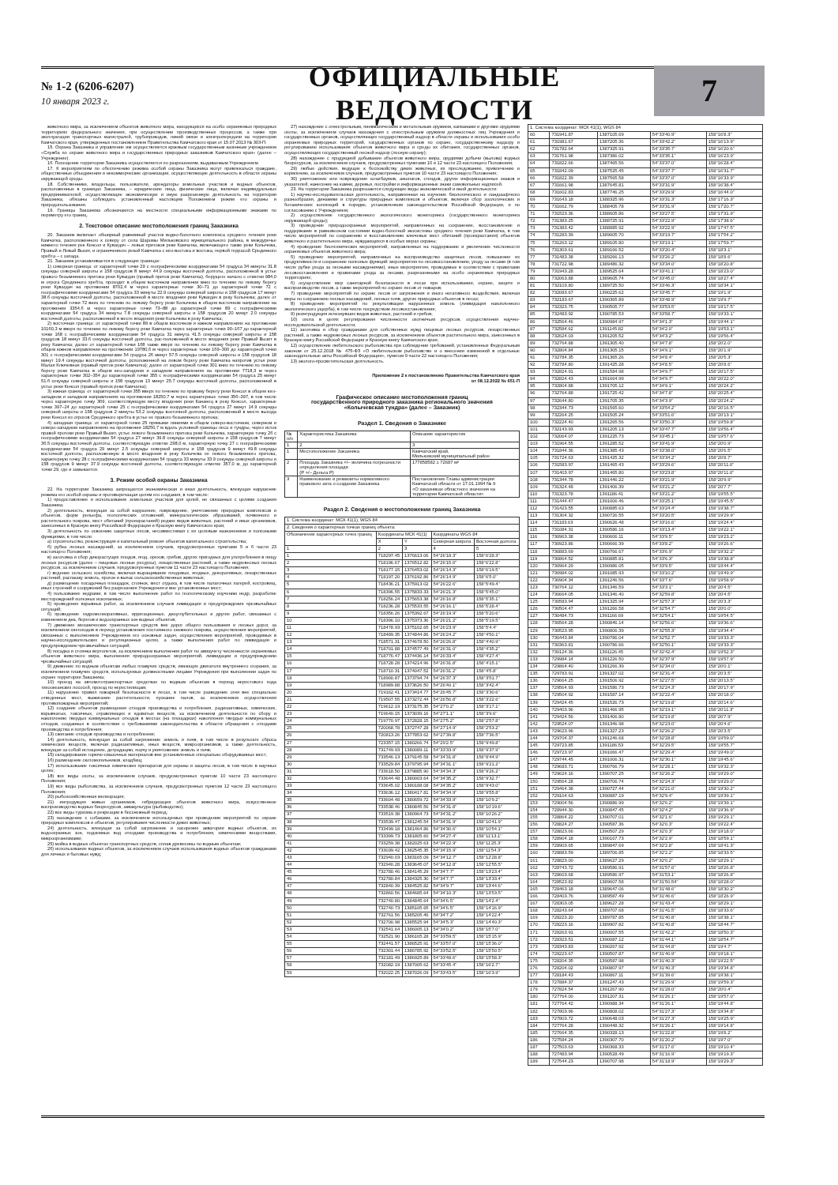№ 1-2 (6206-6207)
10 января 2023 г.
ОФИЦИАЛЬНЫЕ ВЕДОМОСТИ
7
животного мира, за исключением объектов животного мира, находящихся на особо охраняемых природных территориях федерального значения, при осуществлении производственных процессов, а также при эксплуатации транспортных магистралей, трубопроводов, линий связи и электропередачи на территории Камчатского края, утвержденных постановлением Правительства Камчатского края от 15.07.2013 № 303-П.
15. Охрана Заказника и управление им осуществляется краевым государственным казенным учреждением «Служба по охране животного мира и государственных природных заказников Камчатского края» (далее – Учреждение).
16. Посещение территории Заказника осуществляется по разрешениям, выдаваемым Учреждением.
17. К мероприятиям по обеспечению режима особой охраны Заказника могут привлекаться граждане, общественные объединения и некоммерческие организации, осуществляющие деятельность в области охраны окружающей среды.
18. Собственники, владельцы, пользователи, арендаторы земельных участков и водных объектов, расположенных в границах Заказника, – юридические лица, физические лица, включая индивидуальных предпринимателей, осуществляющие экономическую и иную разрешенную деятельность на территории Заказника, обязаны соблюдать установленный настоящим Положением режим его охраны и природопользования.
19. Границы Заказника обозначаются на местности специальными информационными знаками по периметру его границ.
2. Текстовое описание местоположения границ Заказника
20. Заказник включает обширный равнинный участок водно-болотного комплекса среднего течения реки Камчатка, расположенного к северу от села Шаромы Мильковского муниципального района, в междуречье нижнего течения рек Кенсол и Кувагдач – левых притоков реки Камчатка, включающего также реки Колычева, Правый и Левый Вызит, и ограниченного рекой Камчатка с юго-востока и востока, первой террасой Срединного хребта – с запада.
21. Заказник устанавливается в следующих границах:
1) северная граница: от характерной точки 29 с географическими координатами 54 градуса 34 минуты 31.8 секунды северной широты и 158 градусов 8 минут 44.9 секунды восточной долготы, расположенной в устье правого безымянного притока реки Кувагдач (правый приток реки Камчатка), берущего начало с отметки 984,0 м отрога Срединного хребта, проходит в общем восточном направлении вниз по течению по левому берегу реки Кувагдач на протяжении 8702,4 м через характерные точки 30–71 до характерной точки 72 с географическими координатами 54 градуса 33 минуты 22.9 секунды северной широты и 158 градусов 17 минут 38.6 секунды восточной долготы, расположенной в месте впадения реки Кувагдач в реку Колычева; далее от характерной точки 72 вниз по течению по левому берегу реки Колычева в общем восточном направлении на протяжении 3354,6 м через характерные точки 73–88 до характерной точки 89 с географическими координатами 54 градуса 34 минуты 7.8 секунды северной широты и 158 градусов 20 минут 2.0 секунды восточной долготы, расположенной в месте впадения реки Колычева в реку Камчатка;
2) восточная граница: от характерной точки 89 в общем восточном и южном направлениях на протяжении 10160,3 м вверх по течению по левому берегу реки Камчатка через характерные точки 90–167 до характерной точки 168 с географическими координатами 54 градуса 31 минута 41.5 секунды северной широты и 158 градусов 18 минут 33.6 секунды восточной долготы, рас-положенной в месте впадения реки Правый Вызит в реку Камчатка; далее от характерной точки 168 также вверх по течению по левому берегу реки Камчатка в общем южном направлении на протяжении 19780,6 м через характерные точки 169–300 до характерной точки 301 с географическими координатами 54 градуса 26 минут 57.5 секунды северной широты и 158 градусов 18 минут 19.4 секунды восточной долготы, рсположенной на левом берегу реки Камчатка напротив устья реки Малая Ключевная (правый приток реки Камчатка); далее от характерной точки 301 вниз по течению по левому берегу реки Камчатка в общем юго-западном и западном направлениях на протяжении 7718,3 м через характерные точки 302–354 до характерной точки 355 с географическими координатами 54 градуса 25 минут 51.6 секунды северной широты и 158 градусов 13 минут 25.7 секунды восточной долготы, расположенной в устье реки Кенсол (правый приток реки Камчатка);
3) южная граница: от характерной точки 355 вверх по течению по правому берегу реки Кенсол в общем юго-западном и западном направлениях на протяжении 18250,7 м через характерные точки 356–397, в том числе через характерную точку 369, соответствующую месту впадения реки Кананец в реку Кенсол, характерные точки 397–24 до характерной точки 25 с географическими координатами 54 градуса 27 минут 14.9 секунды северной широты и 158 градусов 2 минуты 53.2 секунды восточной долготы, расположенной в месте выхода реки Кенсол из отрогов Срединного хребта в устье ее правого безымянного притока;
4) западная граница: от характерной точки 25 прямыми линиями в общем северо-восточном, северном и северо-западном направлениях на протяжении 18250,7 м вдоль условной границы леса и тундры, через исток правой протоки реки Правый Вызит, устье левого безымянного притока реки Колычева, характерную точку 26 с географическими координатами 54 градуса 27 минут 39.8 секунды северной широты и 158 градусов 7 минут 36.5 секунды восточной долготы, соответствующую отметке 298,0 м, характерную точку 27 с географическими координатами 54 градуса 29 минут 2.5 секунды северной широты и 158 градусов 9 минут 49.8 секунды восточной долготы, расположенную в месте впадения в реку Колычева ее левого безымянного притока, характерную точку 28 с географическими координатами 54 градуса 33 минуты 33.9 секунды северной широты и 158 градусов 9 минут 37.9 секунды восточной долготы, соответствующую отметке 357,0 м, до характерной точки 29, где и замыкается.
3. Режим особой охраны Заказника
22. На территории Заказника запрещается экономическая и иная деятельность, влекущая нарушение режима его особой охраны и противоречащая целям его создания, в том числе:
1) предоставление и использование земельных участков для целей, не связанных с целями создания Заказника;
2) деятельность, влекущая за собой нарушение, повреждение, уничтожение природных комплексов и объектов, форм рельефа, геологических отложений, минералогических образований, почвенного и растительного покрова, мест обитаний (произрастаний) редких видов животных, растений и иных организмов, занесенных в Красную книгу Российской Федерации и Красную книгу Камчатского края;
3) деятельность по освоению защитных лесов, несовместимая с их целевым назначением и полезными функциями, в том числе:
а) строительство, реконструкция и капитальный ремонт объектов капитального строительства;
б) рубка лесных насаждений, за исключением случаев, предусмотренных пунктами 5 и 6 части 23 настоящего Положения;
в) заготовка и сбор дикорастущих плодов, ягод, орехов, грибов, других пригодных для употребления в пищу лесных ресурсов (далее – пищевые лесные ресурсы), лекарственных растений, а также недревесных лесных ресурсов, за исключением случаев, предусмотренных пунктом 11 части 23 настоящего Положения;
г) ведение сельского хозяйства, включая выращивание плодовых, ягодных, декоративных, лекарственных растений, распашку земель, прогон и выпас сельскохозяйственных животных;
д) размещение посадочных площадок, стоянок, мест отдыха, в том числе палаточных лагерей, костровищ, иных строений и сооружений без разрешения Учреждения и вне установленных мест;
4) пользование недрами, в том числе выполнение работ по геологическому изучению недр, разработке месторождений полезных ископаемых;
5) проведение взрывных работ, за исключением случаев ликвидации и предупреждения чрезвычайных ситуаций;
6) проведение гидромелиоративных, ирригационных, дноуглубительных и других работ, связанных с изменением дна, берегов и водоохранных зон водных объектов;
7) движение механических транспортных средств вне дорог общего пользования и лесных дорог, за исключением снегоходов в период установления постоянного снежного покрова, осуществления мероприятий, связанных с выполнением Учреждением его основных задач, осуществления мероприятий, проводимых в научно-исследовательских и регуляционных целях, а также выполнения работ по ликвидации и предупреждению чрезвычайных ситуаций;
8) посадка и стоянка вертолетов, за исключением выполнения работ по авиаучету численности охраняемых объектов животного мира, выполнения природоохранных мероприятий, ликвидации и предупреждению чрезвычайных ситуаций;
9) движение по водным объектам любых плавучих средств, имеющих двигатели внутреннего сгорания, за исключением плавучих средств, используемых должностными лицами Учреждения при выполнении задач по охране территории Заказника;
10) проезд на автомототранспортных средствах по водным объектам в период нерестового хода тихоокеанских лососей, проезд по нерестилищам;
11) нарушение правил пожарной безопасности в лесах, в том числе разведение огня вне специально отведенных мест, выжигание растительности, пускание палов, за исключением осуществления противопожарных мероприятий;
12) создание объектов размещения отходов производства и потребления, радиоактивных, химических, взрывчатых, токсичных, отравляющих и ядовитых веществ, за исключением деятельности по сбору и накоплению твердых коммунальных отходов в местах (на площадках) накопления твердых коммунальных отходов, созданных в соответствии с требованиями законодательства в области обращения с отходами производства и потребления;
13) сжигание отходов производства и потребления;
14) деятельность, влекущая за собой загрязнение земель и почв, в том числе в результате сброса химических веществ, включая радиоактивные, иных веществ, микроорганизмов, а также деятельность, влекущая за собой истощение, деградацию, порчу и уничтожение земель и почв;
15) складирование горюче-смазочных материалов вне установленных специально оборудованных мест;
16) размещение скотомогильников, кладбищ;
17) использование токсичных химических препаратов для охраны и защиты лесов, в том числе в научных целях;
18) все виды охоты, за исключением случаев, предусмотренных пунктом 10 части 23 настоящего Положения;
19) все виды рыболовства, за исключением случаев, предусмотренных пунктом 12 части 23 настоящего Положения;
20) рыбохозяйственная мелиорация;
21) интродукция живых организмов, гибридизация объектов животного мира, искусственное воспроизводство водных биоресурсов, аквакультура (рыбоводство);
22) все виды туризма и рекреации в бесснежный период;
23) нахождение с собаками, за исключением используемых при проведении мероприятий по охране природных комплексов и объектов, регулирования численности диких животных;
24) деятельность, влекущая за собой загрязнение и засорение акватории водных объектов, их водоохранных зон, подземных вод отходами производства и потребления, химическими веществами, микроорганизмами;
25) мойка в водных объектах транспортных средств, сплав древесины по водным объектам;
26) использование водных объектов, за исключением случаев использования водных объектов гражданами для личных и бытовых нужд;
27) нахождение с огнестрельным, пневматическим и метательным оружием, капканами и другими орудиями охоты, за исключением случаев нахождения с огнестрельным оружием должностных лиц Учреждения и государственных органов, осуществляющих государственный надзор в области охраны и использования особо охраняемых природных территорий, государственных органов по охране, государственному надзору и регулированию использования объектов животного мира и среды их обитания, государственных органов, осуществляющих государственный лесной надзор (лесную охрану);
28) нахождение с продукцией добывания объектов животного мира, орудиями добычи (вылова) водных биоресурсов, за исключением случаев, предусмотренных пунктами 10 и 12 части 23 настоящего Положения;
29) любые действия, ведущие к беспокойству диких животных, их преследованию, привлечению и кормлению, за исключением случаев, предусмотренных пунктом 10 части 23 настоящего Положения;
30) уничтожение или повреждение шлагбаумов, аншлагов, стендов, других информационных знаков и указателей, нанесение на камни, деревья, постройки и информационные знаки самовольных надписей.
23. На территории Заказника разрешаются следующие виды экономической и иной деятельности:
1) научно-исследовательская деятельность, направленная на изучение биологического и ландшафтного разнообразия, динамики и структуры природных комплексов и объектов, включая сбор зоологических и ботанических коллекций в порядке, установленном законодательством Российской Федерации, и по согласованию с Учреждением;
2) осуществление государственного экологического мониторинга (государственного мониторинга окружающей среды);
3) проведение природоохранных мероприятий, направленных на сохранение, восстановление и поддержание в равновесном состоянии водно-болотной экосистемы среднего течения реки Камчатка, в том числе мероприятий по сохранению и восстановлению ключевых мест обитаний (произрастания) объектов животного и растительного мира, нуждающихся в особых мерах охраны;
4) проведение биотехнических мероприятий, направленных на поддержание и увеличение численности охраняемых объектов животного мира;
5) проведение мероприятий, направленных на воспроизводство защитных лесов, повышение их продуктивности и сохранение полезных функций: мероприятия по лесовосстановлению, уходу за лесами (в том числе рубки ухода за лесными насаждениями), иные мероприятия, проводимые в соответствии с правилами лесовосстановления и правилами ухода за лесами, разрешенными на особо охраняемых природных территориях;
6) осуществление мер санитарной безопасности в лесах при использовании, охране, защите и воспроизводстве лесов, а также мероприятий по охране лесов от пожаров;
7) проведение мероприятий по охране лесов от загрязнения и иного негативного воздействия, включая меры по сохранению лесных насаждений, лесных почв, других природных объектов в лесах;
8) проведение мероприятий по рекультивации нарушенных земель (ликвидация накопленного экологического ущерба), в том числе посредством лесовосстановления;
9) реинтродукция исчезнувших видов животных, растений и грибов;
10) охота в целях регулирования численности охотничьих ресурсов, осуществления научно-исследовательской деятельности;
11) заготовка и сбор гражданами для собственных нужд пищевых лесных ресурсов, лекарственных растений, а также недревесных лесных ресурсов, за исключением объектов растительного мира, занесенных в Красную книгу Российской Федерации и Красную книгу Камчатского края;
12) осуществление любительского рыболовства при соблюдении требований, установленных Федеральным законом от 25.12.2018 № 475-ФЗ «О любительском рыболовстве и о внесении изменений в отдельные законодательные акты Российской Федерации», пунктом 9 части 22 настоящего Положения;
13) эколого-просветительская деятельность.
Приложение 2 к постановлению Правительства Камчатского края
от 08.12.2022 № 651-П
Графическое описание местоположения границ
государственного природного заказника регионального значения
«Колычевская тундра» (далее – Заказник)
Раздел 1. Сведения о Заказнике
| № п/п | Характеристика Заказника | Описание характеристик |
| 1 | 2 | 3 |
| 1 | Местоположение Заказника | Камчатский край, Мильковский муниципальный район |
| 2 | Площадь Заказника +/– величина погрешности определения площади (Р +/– Дельта Р) | 177858582 ± 72687 м² |
| 3 | Наименование и реквизиты нормативного правового акта о создании Заказника | Постановление Главы администрации Камчатской области от 17.01.1994 № 9 «О заказниках областного значения на территории Камчатской области» |
Раздел 2. Сведения о местоположении границ Заказника
| 1. Система координат: МСК 41(1), WGS 84 | | | | |
| 2. Сведения о характерных точках границ объекта: | | | | |
| Обозначение характерных точек границ | Координаты МСК 41(1) | | Координаты WGS 84 | |
| | X | Y | Северная широта | Восточная долгота |
| 1 | 2 | 3 | 4 | 5 |
| 1 | 718297.45 | 1376613.06 | 54°26'18.3'' | 158°6'28.3'' |
| 2 | 718196.67 | 1376512.82 | 54°26'15.0'' | 158°6'22.8'' |
| 3 | 718177.15 | 1376453.02 | 54°26'14.3'' | 158°6'19.5'' |
| 4 | 718197.20 | 1376192.86 | 54°26'14.9'' | 158°6'5.0'' |
| 5 | 718436.21 | 1375913.02 | 54°26'22.6'' | 158°5'49.4'' |
| 6 | 718396.55 | 1375833.33 | 54°26'21.3'' | 158°5'45.0'' |
| 7 | 718256.24 | 1375653.38 | 54°26'16.8'' | 158°5'35.1'' |
| 8 | 718236.28 | 1375533.55 | 54°26'16.1'' | 158°5'28.4'' |
| 9 | 718356.26 | 1375392.67 | 54°26'19.9'' | 158°5'20.6'' |
| 10 | 718396.10 | 1375373.36 | 54°26'21.2'' | 158°5'19.5'' |
| 11 | 718478.93 | 1375102.65 | 54°26'23.9'' | 158°5'4.4'' |
| 12 | 718489.35 | 1374844.86 | 54°26'24.2'' | 158°4'50.1'' |
| 13 | 718571.31 | 1374678.50 | 54°26'26.8'' | 158°4'40.9'' |
| 14 | 718701.88 | 1374577.49 | 54°26'31.0'' | 158°4'35.2'' |
| 15 | 718776.47 | 1374436.14 | 54°26'33.4'' | 158°4'27.4'' |
| 16 | 718728.28 | 1374214.96 | 54°26'31.8'' | 158°4'15.1'' |
| 17 | 718710.31 | 1374047.52 | 54°26'31.2'' | 158°4'5.8'' |
| 18 | 718900.87 | 1373794.74 | 54°26'37.3'' | 158°3'51.7'' |
| 19 | 718989.88 | 1373626.50 | 54°26'40.1'' | 158°3'42.4'' |
| 20 | 719162.41 | 1373414.77 | 54°26'45.7'' | 158°3'30.6'' |
| 21 | 719507.55 | 1373272.44 | 54°26'56.8'' | 158°3'22.6'' |
| 22 | 719612.19 | 1373175.35 | 54°27'0.2'' | 158°3'17.1'' |
| 23 | 719640.15 | 1373039.16 | 54°27'1.1'' | 158°3'9.6'' |
| 24 | 719770.97 | 1372828.15 | 54°27'5.2'' | 158°2'57.8'' |
| 25 | 720068.78 | 1372747.28 | 54°27'14.9'' | 158°2'53.2'' |
| 26 | 720813.26 | 1377853.62 | 54°27'39.8'' | 158°7'36.5'' |
| 27 | 723357.15 | 1380266.74 | 54°29'2.5'' | 158°9'49.8'' |
| 28 | 731749.93 | 1380089.11 | 54°33'33.9'' | 158°9'37.9'' |
| 29 | 733546.13 | 1379145.58 | 54°34'31.8'' | 158°8'44.9'' |
| 30 | 733529.84 | 1379795.94 | 54°34'31.1'' | 158°9'21.2'' |
| 31 | 733618.50 | 1379885.90 | 54°34'34.3'' | 158°9'26.2'' |
| 32 | 733644.48 | 1380003.64 | 54°34'35.2'' | 158°9'32.7'' |
| 33 | 733645.02 | 1380188.08 | 54°34'35.2'' | 158°9'43.0'' |
| 34 | 733636.12 | 1380417.81 | 54°34'34.9'' | 158°9'55.8'' |
| 35 | 733604.48 | 1380659.72 | 54°34'33.9'' | 158°10'9.2'' |
| 36 | 733538.46 | 1380845.56 | 54°34'31.8'' | 158°10'19.6'' |
| 37 | 733519.38 | 1380964.73 | 54°34'31.2'' | 158°10'26.2'' |
| 38 | 733539.47 | 1381245.54 | 54°34'31.9'' | 158°10'41.9'' |
| 39 | 733499.18 | 1381464.86 | 54°34'30.6'' | 158°10'54.1'' |
| 40 | 733399.73 | 1381805.60 | 54°34'27.4'' | 158°11'13.1'' |
| 41 | 733259.38 | 1382025.63 | 54°34'22.9'' | 158°11'25.3'' |
| 42 | 733039.42 | 1382545.35 | 54°34'15.9'' | 158°11'54.3'' |
| 43 | 732940.03 | 1383165.09 | 54°34'12.7'' | 158°12'28.8'' |
| 44 | 732940.28 | 1383645.07 | 54°34'12.8'' | 158°12'55.5'' |
| 45 | 732780.46 | 1384145.29 | 54°34'7.7'' | 158°13'23.4'' |
| 46 | 732780.84 | 1384325.30 | 54°34'7.7'' | 158°13'33.4'' |
| 47 | 732840.39 | 1384525.82 | 54°34'9.7'' | 158°13'44.6'' |
| 48 | 732860.56 | 1384685.64 | 54°34'10.3'' | 158°13'53.5'' |
| 49 | 732740.80 | 1384845.64 | 54°34'6.5'' | 158°14'2.4'' |
| 50 | 732740.73 | 1385105.65 | 54°34'6.5'' | 158°14'16.9'' |
| 51 | 732761.56 | 1385205.46 | 54°34'7.2'' | 158°14'22.4'' |
| 52 | 732700.98 | 1385525.94 | 54°34'5.3'' | 158°14'40.3'' |
| 53 | 732541.64 | 1386005.13 | 54°34'0.2'' | 158°15'7.0'' |
| 54 | 732521.90 | 1386165.28 | 54°33'59.5'' | 158°15'15.9'' |
| 55 | 732441.57 | 1386525.91 | 54°33'57.0'' | 158°15'36.0'' |
| 56 | 732301.44 | 1386785.92 | 54°33'52.5'' | 158°15'50.5'' |
| 57 | 732181.49 | 1386925.89 | 54°33'48.6'' | 158°15'58.3'' |
| 58 | 732082.19 | 1387005.62 | 54°33'45.4'' | 158°16'2.7'' |
| 59 | 732022.25 | 1387026.09 | 54°33'43.5'' | 158°16'3.9'' |
| 1. Система координат: МСК 41(1), WGS 84 | | | | |
| 60 | 731941.87 | 1387105.69 | 54°33'40.9'' | 158°16'8.3'' |
| 61 | 731981.67 | 1387205.36 | 54°33'42.2'' | 158°16'13.9'' |
| 62 | 731782.64 | 1387325.91 | 54°33'35.7'' | 158°16'20.6'' |
| 63 | 731761.98 | 1387386.02 | 54°33'35.1'' | 158°16'23.9'' |
| 64 | 731822.66 | 1387465.56 | 54°33'37.0'' | 158°16'28.4'' |
| 65 | 731842.09 | 1387525.45 | 54°33'37.7'' | 158°16'31.7'' |
| 66 | 731822.39 | 1387565.58 | 54°33'37.0'' | 158°16'33.9'' |
| 67 | 731661.98 | 1387645.81 | 54°33'31.9'' | 158°16'38.4'' |
| 68 | 731602.83 | 1387746.25 | 54°33'29.9'' | 158°16'44.0'' |
| 69 | 731643.18 | 1388325.96 | 54°33'31.3'' | 158°17'16.3'' |
| 70 | 731662.79 | 1388405.78 | 54°33'31.9'' | 158°17'20.7'' |
| 71 | 731523.36 | 1388605.86 | 54°33'27.5'' | 158°17'31.9'' |
| 72 | 731383.25 | 1388725.91 | 54°33'22.9'' | 158°17'38.6'' |
| 73 | 731383.42 | 1388885.92 | 54°33'22.9'' | 158°17'47.5'' |
| 74 | 731283.39 | 1389005.70 | 54°33'19.7'' | 158°17'54.2'' |
| 75 | 731263.12 | 1389105.80 | 54°33'19.1'' | 158°17'59.7'' |
| 76 | 731303.61 | 1389166.52 | 54°33'20.4'' | 158°18'3.1'' |
| 77 | 731483.38 | 1389266.13 | 54°33'26.2'' | 158°18'8.6'' |
| 78 | 731722.98 | 1389486.32 | 54°33'34.0'' | 158°18'20.8'' |
| 79 | 731943.28 | 1389525.64 | 54°33'41.1'' | 158°18'23.0'' |
| 80 | 732063.88 | 1389605.74 | 54°33'45.0'' | 158°18'27.4'' |
| 81 | 732103.80 | 1389725.50 | 54°33'46.3'' | 158°18'34.1'' |
| 82 | 732083.67 | 1390225.62 | 54°33'45.7'' | 158°19'1.9'' |
| 83 | 732183.67 | 1390365.89 | 54°33'48.9'' | 158°19'9.7'' |
| 84 | 732323.75 | 1390505.77 | 54°33'53.5'' | 158°19'17.5'' |
| 85 | 732483.92 | 1390785.53 | 54°33'58.7'' | 158°19'33.1'' |
| 86 | 732564.46 | 1390984.97 | 54°34'1.3'' | 158°19'44.1'' |
| 87 | 732584.62 | 1391145.82 | 54°34'2.0'' | 158°19'53.1'' |
| 88 | 732624.03 | 1391205.52 | 54°34'3.2'' | 158°19'56.4'' |
| 89 | 732764.88 | 1391305.40 | 54°34'7.8'' | 158°20'2.0'' |
| 90 | 732804.84 | 1391305.15 | 54°34'9.1'' | 158°20'1.9'' |
| 91 | 732784.35 | 1391365.26 | 54°34'8.4'' | 158°20'5.3'' |
| 92 | 732784.80 | 1391425.28 | 54°34'8.5'' | 158°20'8.6'' |
| 93 | 732824.91 | 1391584.98 | 54°34'9.7'' | 158°20'17.5'' |
| 94 | 732824.43 | 1391664.99 | 54°34'9.7'' | 158°20'22.0'' |
| 95 | 732804.88 | 1391705.12 | 54°34'9.1'' | 158°20'24.2'' |
| 96 | 732764.88 | 1391725.42 | 54°34'7.8'' | 158°20'25.4'' |
| 97 | 732644.80 | 1391705.35 | 54°34'3.9'' | 158°20'24.2'' |
| 98 | 732344.73 | 1391565.60 | 54°33'54.2'' | 158°20'16.5'' |
| 99 | 732264.25 | 1391505.24 | 54°33'51.6'' | 158°20'13.1'' |
| 100 | 732224.40 | 1391265.56 | 54°33'50.3'' | 158°19'59.8'' |
| 101 | 732143.93 | 1391205.13 | 54°33'47.7'' | 158°19'56.4'' |
| 102 | 732064.07 | 1391225.73 | 54°33'45.1'' | 158°19'57.6'' |
| 103 | 731964.55 | 1391285.52 | 54°33'41.9'' | 158°20'0.9'' |
| 104 | 731844.36 | 1391385.43 | 54°33'38.0'' | 158°20'6.5'' |
| 105 | 731724.63 | 1391425.32 | 54°33'34.2'' | 158°20'8.7'' |
| 106 | 731583.97 | 1391465.43 | 54°33'29.6'' | 158°20'11.0'' |
| 107 | 731403.97 | 1391465.80 | 54°33'23.8'' | 158°20'11.0'' |
| 108 | 731344.78 | 1391446.22 | 54°33'21.9'' | 158°20'9.9'' |
| 109 | 731324.48 | 1391406.39 | 54°33'21.2'' | 158°20'7.7'' |
| 110 | 731323.78 | 1391186.41 | 54°33'21.2'' | 158°19'55.5'' |
| 111 | 731444.47 | 1391006.46 | 54°33'25.1'' | 158°19'45.5'' |
| 112 | 731423.55 | 1390885.63 | 54°33'24.4'' | 158°19'38.7'' |
| 113 | 731304.32 | 1390726.55 | 54°33'20.5'' | 158°19'29.9'' |
| 114 | 731183.63 | 1390626.48 | 54°33'16.6'' | 158°19'24.4'' |
| 115 | 731084.31 | 1390586.16 | 54°33'13.4'' | 158°19'22.1'' |
| 116 | 730963.38 | 1390606.11 | 54°33'9.5'' | 158°19'23.2'' |
| 117 | 730923.86 | 1390666.39 | 54°33'8.2'' | 158°19'26.6'' |
| 118 | 730883.69 | 1390766.67 | 54°33'6.9'' | 158°19'32.2'' |
| 119 | 730864.52 | 1390885.81 | 54°33'6.3'' | 158°19'38.8'' |
| 120 | 730964.29 | 1390986.05 | 54°33'9.5'' | 158°19'44.4'' |
| 121 | 730984.02 | 1391085.93 | 54°33'10.2'' | 158°19'49.9'' |
| 122 | 730904.34 | 1391246.56 | 54°33'7.6'' | 158°19'58.9'' |
| 123 | 730764.12 | 1391346.59 | 54°33'3.1'' | 158°20'4.5'' |
| 124 | 730664.05 | 1391346.40 | 54°32'59.8'' | 158°20'4.5'' |
| 125 | 730583.94 | 1391325.94 | 54°32'57.3'' | 158°20'3.3'' |
| 126 | 730504.47 | 1391266.58 | 54°32'54.7'' | 158°20'0.0'' |
| 127 | 730484.73 | 1391166.69 | 54°32'54.1'' | 158°19'54.5'' |
| 128 | 730564.28 | 1390846.14 | 54°32'56.6'' | 158°19'36.6'' |
| 129 | 730523.95 | 1390806.39 | 54°32'55.3'' | 158°19'34.4'' |
| 130 | 730443.84 | 1390786.04 | 54°32'52.7'' | 158°19'33.3'' |
| 131 | 730363.81 | 1390786.66 | 54°32'50.1'' | 158°19'33.3'' |
| 132 | 730124.36 | 1391126.45 | 54°32'42.4'' | 158°19'52.3'' |
| 133 | 729984.14 | 1391226.50 | 54°32'37.9'' | 158°19'57.9'' |
| 134 | 729864.40 | 1391266.39 | 54°32'34.0'' | 158°20'0.1'' |
| 135 | 729783.91 | 1391327.02 | 54°32'31.4'' | 158°20'3.5'' |
| 136 | 729664.25 | 1391506.92 | 54°32'27.5'' | 158°20'13.5'' |
| 137 | 729564.93 | 1391586.73 | 54°32'24.3'' | 158°20'17.9'' |
| 138 | 729504.92 | 1391587.14 | 54°32'22.4'' | 158°20'18.0'' |
| 139 | 729424.45 | 1391526.73 | 54°32'19.8'' | 158°20'14.6'' |
| 140 | 729403.96 | 1391466.95 | 54°32'19.1'' | 158°20'11.3'' |
| 141 | 729424.56 | 1391406.80 | 54°32'19.8'' | 158°20'7.9'' |
| 142 | 729524.07 | 1391346.98 | 54°32'23.0'' | 158°20'4.6'' |
| 143 | 729623.96 | 1391327.23 | 54°32'26.2'' | 158°20'3.5'' |
| 144 | 729704.37 | 1391246.68 | 54°32'28.8'' | 158°19'59.0'' |
| 145 | 729723.85 | 1391186.53 | 54°32'29.5'' | 158°19'55.7'' |
| 146 | 729723.97 | 1391066.47 | 54°32'29.4'' | 158°19'49.0'' |
| 147 | 729744.45 | 1391006.31 | 54°32'30.1'' | 158°19'45.6'' |
| 148 | 729683.71 | 1390766.79 | 54°32'28.1'' | 158°19'32.3'' |
| 149 | 729624.16 | 1390707.25 | 54°32'26.2'' | 158°19'29.0'' |
| 150 | 729564.28 | 1390706.74 | 54°32'24.3'' | 158°19'29.0'' |
| 151 | 729464.38 | 1390727.44 | 54°32'21.0'' | 158°19'30.2'' |
| 152 | 729104.63 | 1390887.19 | 54°32'9.4'' | 158°19'39.1'' |
| 153 | 729004.56 | 1390886.99 | 54°32'6.2'' | 158°19'39.1'' |
| 154 | 728944.30 | 1390847.45 | 54°32'4.2'' | 158°19'36.9'' |
| 155 | 728864.22 | 1390707.01 | 54°32'1.6'' | 158°19'29.1'' |
| 156 | 728824.27 | 1390587.36 | 54°32'0.3'' | 158°19'22.4'' |
| 157 | 728823.66 | 1390507.29 | 54°32'0.3'' | 158°19'18.0'' |
| 158 | 728904.18 | 1390167.73 | 54°32'2.9'' | 158°18'59.1'' |
| 159 | 728903.65 | 1389847.69 | 54°32'2.8'' | 158°18'41.3'' |
| 160 | 728883.59 | 1389706.85 | 54°32'2.2'' | 158°18'33.5'' |
| 161 | 728823.00 | 1389627.29 | 54°32'0.2'' | 158°18'29.1'' |
| 162 | 728743.72 | 1389586.91 | 54°31'57.6'' | 158°18'26.8'' |
| 163 | 728603.68 | 1389586.97 | 54°31'53.1'' | 158°18'26.8'' |
| 164 | 728523.82 | 1389607.58 | 54°31'50.54'' | 158°18'28.0'' |
| 165 | 728463.18 | 1389647.06 | 54°31'48.6'' | 158°18'30.2'' |
| 166 | 728403.76 | 1389587.49 | 54°31'46.6'' | 158°18'26.9'' |
| 167 | 728303.05 | 1389627.28 | 54°31'43.4'' | 158°18'29.1'' |
| 168 | 728243.64 | 1389707.68 | 54°31'41.5'' | 158°18'33.6'' |
| 169 | 728223.20 | 1389787.85 | 54°31'40.8'' | 158°18'38.1'' |
| 170 | 728223.16 | 1389907.82 | 54°31'40.8'' | 158°18'44.7'' |
| 171 | 728263.91 | 1390007.55 | 54°31'42.2'' | 158°18'50.3'' |
| 172 | 728323.51 | 1390087.12 | 54°31'44.1'' | 158°18'54.7'' |
| 173 | 728343.83 | 1390267.92 | 54°31'44.8'' | 158°19'4.7'' |
| 174 | 728223.67 | 1390507.87 | 54°31'40.9'' | 158°19'18.1'' |
| 175 | 728204.35 | 1390587.98 | 54°31'40.3'' | 158°19'22.5'' |
| 176 | 728204.02 | 1390807.97 | 54°31'40.3'' | 158°19'34.8'' |
| 177 | 728184.43 | 1390867.11 | 54°31'39.6'' | 158°19'38.1'' |
| 178 | 727884.37 | 1391247.43 | 54°31'29.9'' | 158°19'59.3'' |
| 179 | 727824.54 | 1391267.90 | 54°31'28.0'' | 158°20'0.4'' |
| 180 | 727764.00 | 1391207.31 | 54°31'26.1'' | 158°19'57.0'' |
| 181 | 727764.42 | 1390988.34 | 54°31'26.1'' | 158°19'44.8'' |
| 182 | 727803.96 | 1390808.02 | 54°31'27.3'' | 158°19'34.8'' |
| 183 | 727803.72 | 1390648.03 | 54°31'27.3'' | 158°19'25.9'' |
| 184 | 727764.28 | 1390448.32 | 54°31'26.1'' | 158°19'14.8'' |
| 185 | 727664.35 | 1390328.13 | 54°31'22.8'' | 158°19'8.2'' |
| 186 | 727584.24 | 1390307.70 | 54°31'20.2'' | 158°19'7.0'' |
| 187 | 727503.63 | 1390368.33 | 54°31'17.6'' | 158°19'10.4'' |
| 188 | 727483.94 | 1390528.49 | 54°31'16.9'' | 158°19'19.3'' |
| 189 | 727544.23 | 1390707.98 | 54°31'18.9'' | 158°19'29.3'' |